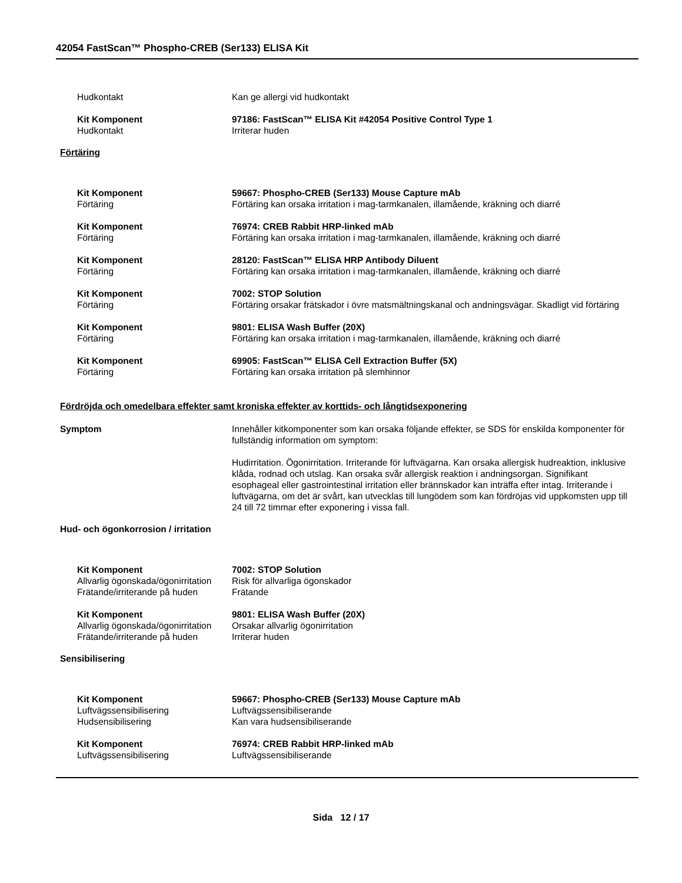42054 FastScan™ Phospho-CREB (Ser133) ELISA Kit
Hudkontakt Kan ge allergi vid hudkontakt
Kit Komponent 97186: FastScan™ ELISA Kit #42054 Positive Control Type 1
Hudkontakt Irriterar huden
Förtäring
Kit Komponent 59667: Phospho-CREB (Ser133) Mouse Capture mAb
Förtäring Förtäring kan orsaka irritation i mag-tarmkanalen, illamående, kräkning och diarré
Kit Komponent 76974: CREB Rabbit HRP-linked mAb
Förtäring Förtäring kan orsaka irritation i mag-tarmkanalen, illamående, kräkning och diarré
Kit Komponent 28120: FastScan™ ELISA HRP Antibody Diluent
Förtäring Förtäring kan orsaka irritation i mag-tarmkanalen, illamående, kräkning och diarré
Kit Komponent 7002: STOP Solution
Förtäring Förtäring orsakar frätskador i övre matsmältningskanal och andningsvägar. Skadligt vid förtäring
Kit Komponent 9801: ELISA Wash Buffer (20X)
Förtäring Förtäring kan orsaka irritation i mag-tarmkanalen, illamående, kräkning och diarré
Kit Komponent 69905: FastScan™ ELISA Cell Extraction Buffer (5X)
Förtäring Förtäring kan orsaka irritation på slemhinnor
Fördröjda och omedelbara effekter samt kroniska effekter av korttids- och långtidsexponering
Symptom Innehåller kitkomponenter som kan orsaka följande effekter, se SDS för enskilda komponenter för fullständig information om symptom:
Hudirritation. Ögonirritation. Irriterande för luftvägarna. Kan orsaka allergisk hudreaktion, inklusive klåda, rodnad och utslag. Kan orsaka svår allergisk reaktion i andningsorgan. Signifikant esophageal eller gastrointestinal irritation eller brännskador kan inträffa efter intag. Irriterande i luftvägarna, om det är svårt, kan utvecklas till lungödem som kan fördröjas vid uppkomsten upp till 24 till 72 timmar efter exponering i vissa fall.
Hud- och ögonkorrosion / irritation
Kit Komponent 7002: STOP Solution
Allvarlig ögonskada/ögonirritation
Risk för allvarliga ögonskador
Frätande/irriterande på huden Frätande
Kit Komponent 9801: ELISA Wash Buffer (20X)
Allvarlig ögonskada/ögonirritation
Orsakar allvarlig ögonirritation
Frätande/irriterande på huden Irriterar huden
Sensibilisering
Kit Komponent 59667: Phospho-CREB (Ser133) Mouse Capture mAb
Luftvägssensibilisering Luftvägssensibiliserande
Hudsensibilisering Kan vara hudsensibiliserande
Kit Komponent 76974: CREB Rabbit HRP-linked mAb
Luftvägssensibilisering Luftvägssensibiliserande
Sida 12 / 17